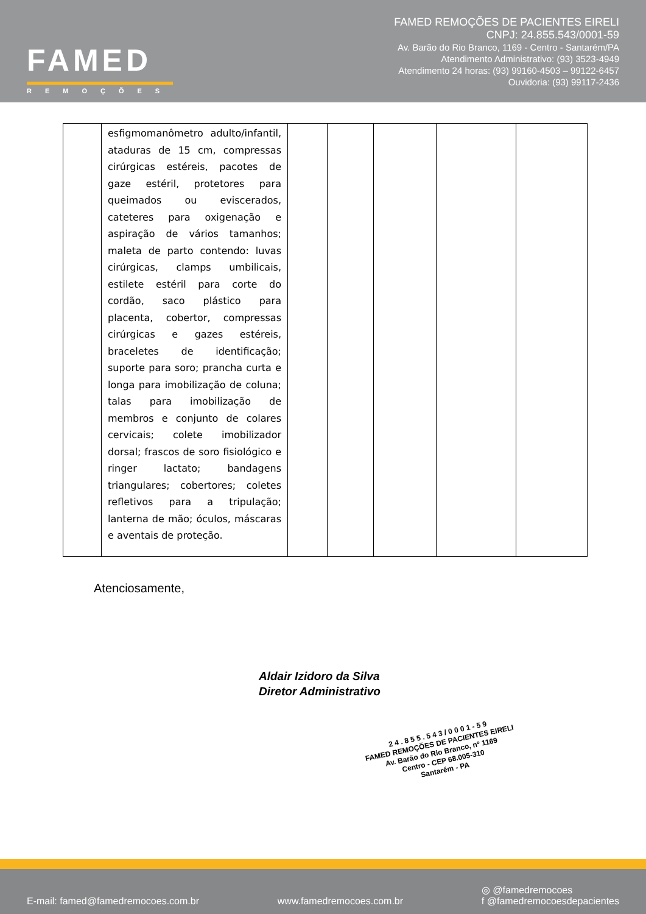FAMED
REMOÇÕES
FAMED REMOÇÕES DE PACIENTES EIRELI
CNPJ: 24.855.543/0001-59
Av. Barão do Rio Branco, 1169 - Centro - Santarém/PA
Atendimento Administrativo: (93) 3523-4949
Atendimento 24 horas: (93) 99160-4503 – 99122-6457
Ouvidoria: (93) 99117-2436
| | esfigmomanômetro adulto/infantil, ataduras de 15 cm, compressas cirúrgicas estéreis, pacotes de gaze estéril, protetores para queimados ou eviscerados, cateteres para oxigenação e aspiração de vários tamanhos; maleta de parto contendo: luvas cirúrgicas, clamps umbilicais, estilete estéril para corte do cordão, saco plástico para placenta, cobertor, compressas cirúrgicas e gazes estéreis, braceletes de identificação; suporte para soro; prancha curta e longa para imobilização de coluna; talas para imobilização de membros e conjunto de colares cervicais; colete imobilizador dorsal; frascos de soro fisiológico e ringer lactato; bandagens triangulares; cobertores; coletes refletivos para a tripulação; lanterna de mão; óculos, máscaras e aventais de proteção. | | | | | |
Atenciosamente,
Aldair Izidoro da Silva
Diretor Administrativo
2 4 . 8 5 5 . 5 4 3 / 0 0 0 1 - 5 9
FAMED REMOÇÕES DE PACIENTES EIRELI
Av. Barão do Rio Branco, nº 1169
Centro - CEP 68.005-310
Santarém - PA
E-mail: famed@famedremocoes.com.br www.famedremocoes.com.br ◎ @famedremocoes
f @famedremocoesdepacientes